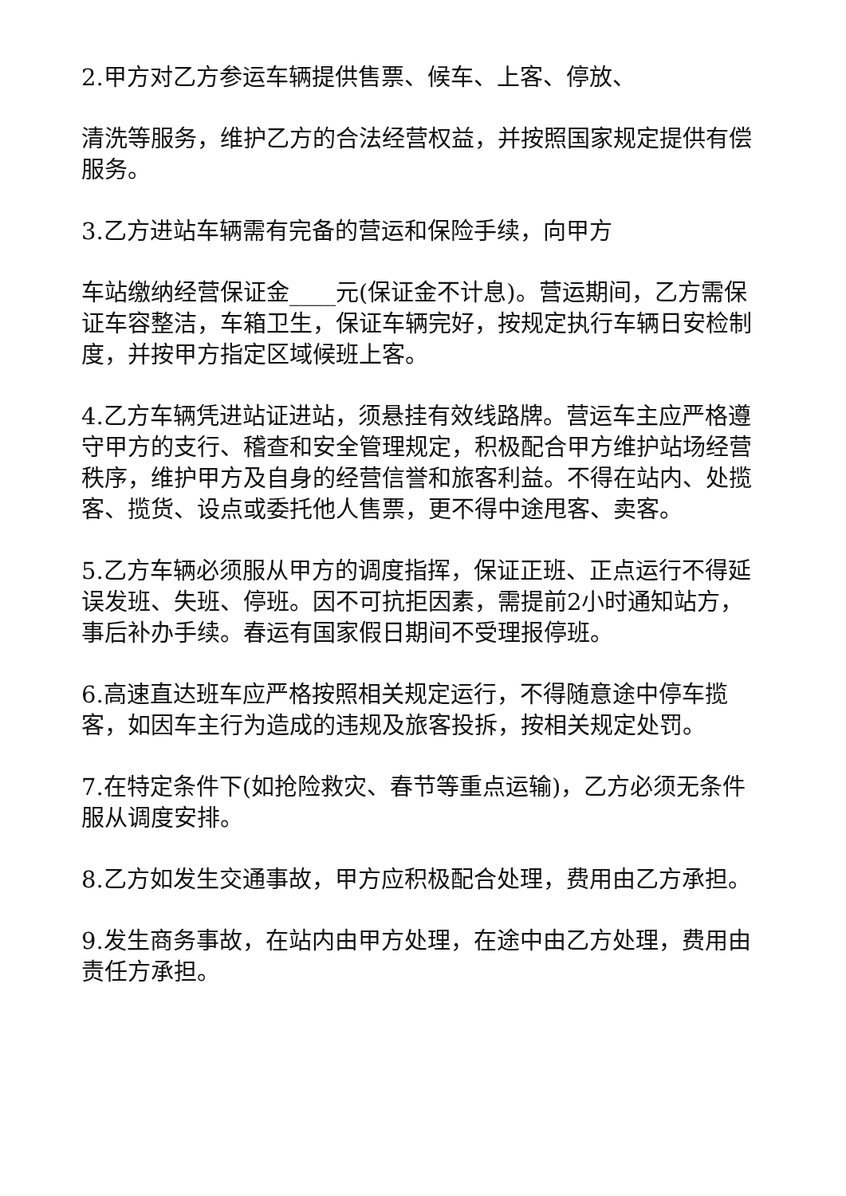2.甲方对乙方参运车辆提供售票、候车、上客、停放、
清洗等服务，维护乙方的合法经营权益，并按照国家规定提供有偿服务。
3.乙方进站车辆需有完备的营运和保险手续，向甲方
车站缴纳经营保证金____元(保证金不计息)。营运期间，乙方需保证车容整洁，车箱卫生，保证车辆完好，按规定执行车辆日安检制度，并按甲方指定区域候班上客。
4.乙方车辆凭进站证进站，须悬挂有效线路牌。营运车主应严格遵守甲方的支行、稽查和安全管理规定，积极配合甲方维护站场经营秩序，维护甲方及自身的经营信誉和旅客利益。不得在站内、处揽客、揽货、设点或委托他人售票，更不得中途甩客、卖客。
5.乙方车辆必须服从甲方的调度指挥，保证正班、正点运行不得延误发班、失班、停班。因不可抗拒因素，需提前2小时通知站方，事后补办手续。春运有国家假日期间不受理报停班。
6.高速直达班车应严格按照相关规定运行，不得随意途中停车揽客，如因车主行为造成的违规及旅客投拆，按相关规定处罚。
7.在特定条件下(如抢险救灾、春节等重点运输)，乙方必须无条件服从调度安排。
8.乙方如发生交通事故，甲方应积极配合处理，费用由乙方承担。
9.发生商务事故，在站内由甲方处理，在途中由乙方处理，费用由责任方承担。